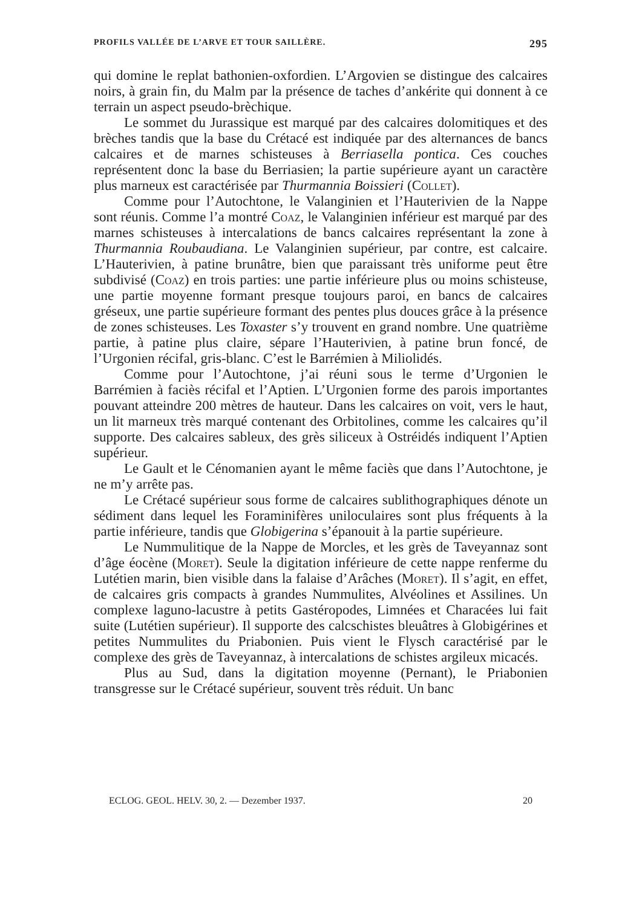PROFILS VALLÉE DE L’ARVE ET TOUR SAILLÈRE. 295
qui domine le replat bathonien-oxfordien. L’Argovien se distingue des calcaires noirs, à grain fin, du Malm par la présence de taches d’ankérite qui donnent à ce terrain un aspect pseudo-brèchique.
Le sommet du Jurassique est marqué par des calcaires dolomitiques et des brèches tandis que la base du Crétacé est indiquée par des alternances de bancs calcaires et de marnes schisteuses à Berriasella pontica. Ces couches représentent donc la base du Berriasien; la partie supérieure ayant un caractère plus marneux est caractérisée par Thurmannia Boissieri (Collet).
Comme pour l’Autochtone, le Valanginien et l’Hauterivien de la Nappe sont réunis. Comme l’a montré Coaz, le Valanginien inférieur est marqué par des marnes schisteuses à intercalations de bancs calcaires représentant la zone à Thurmannia Roubaudiana. Le Valanginien supérieur, par contre, est calcaire. L’Hauterivien, à patine brunâtre, bien que paraissant très uniforme peut être subdivisé (Coaz) en trois parties: une partie inférieure plus ou moins schisteuse, une partie moyenne formant presque toujours paroi, en bancs de calcaires gréseux, une partie supérieure formant des pentes plus douces grâce à la présence de zones schisteuses. Les Toxaster s’y trouvent en grand nombre. Une quatrième partie, à patine plus claire, sépare l’Hauterivien, à patine brun foncé, de l’Urgonien récifal, gris-blanc. C’est le Barrémien à Miliolidés.
Comme pour l’Autochtone, j’ai réuni sous le terme d’Urgonien le Barrémien à faciès récifal et l’Aptien. L’Urgonien forme des parois importantes pouvant atteindre 200 mètres de hauteur. Dans les calcaires on voit, vers le haut, un lit marneux très marqué contenant des Orbitolines, comme les calcaires qu’il supporte. Des calcaires sableux, des grès siliceux à Ostréidés indiquent l’Aptien supérieur.
Le Gault et le Cénomanien ayant le même faciès que dans l’Autochtone, je ne m’y arrête pas.
Le Crétacé supérieur sous forme de calcaires sublithographiques dénote un sédiment dans lequel les Foraminifères uniloculaires sont plus fréquents à la partie inférieure, tandis que Globigerina s’épanouit à la partie supérieure.
Le Nummulitique de la Nappe de Morcles, et les grès de Taveyannaz sont d’âge éocène (Moret). Seule la digitation inférieure de cette nappe renferme du Lutétien marin, bien visible dans la falaise d’Arâches (Moret). Il s’agit, en effet, de calcaires gris compacts à grandes Nummulites, Alvéolines et Assilines. Un complexe laguno-lacustre à petits Gastéropodes, Limnées et Characées lui fait suite (Lutétien supérieur). Il supporte des calcschistes bleuâtres à Globigérines et petites Nummulites du Priabonien. Puis vient le Flysch caractérisé par le complexe des grès de Taveyannaz, à intercalations de schistes argileux micacés.
Plus au Sud, dans la digitation moyenne (Pernant), le Priabonien transgresse sur le Crétacé supérieur, souvent très réduit. Un banc
ECLOG. GEOL. HELV. 30, 2. — Dezember 1937. 20